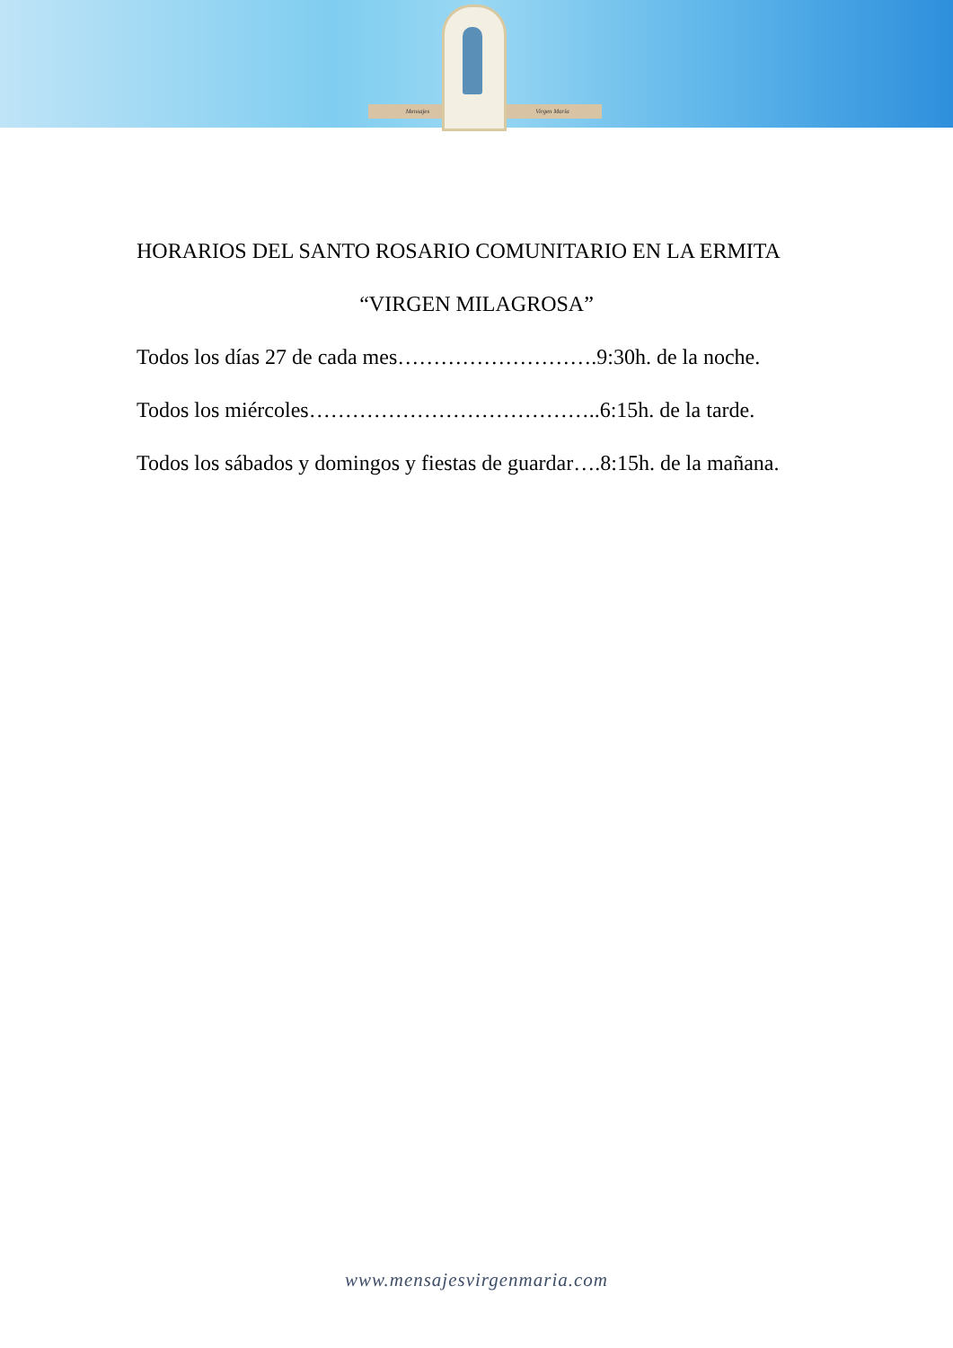Mensajes Virgen María
HORARIOS DEL SANTO ROSARIO COMUNITARIO EN LA ERMITA
“VIRGEN MILAGROSA”
Todos los días 27 de cada mes……………………….9:30h. de la noche.
Todos los miércoles…………………………………..6:15h. de la tarde.
Todos los sábados y domingos y fiestas de guardar….8:15h. de la mañana.
www.mensajesvirgenmaria.com